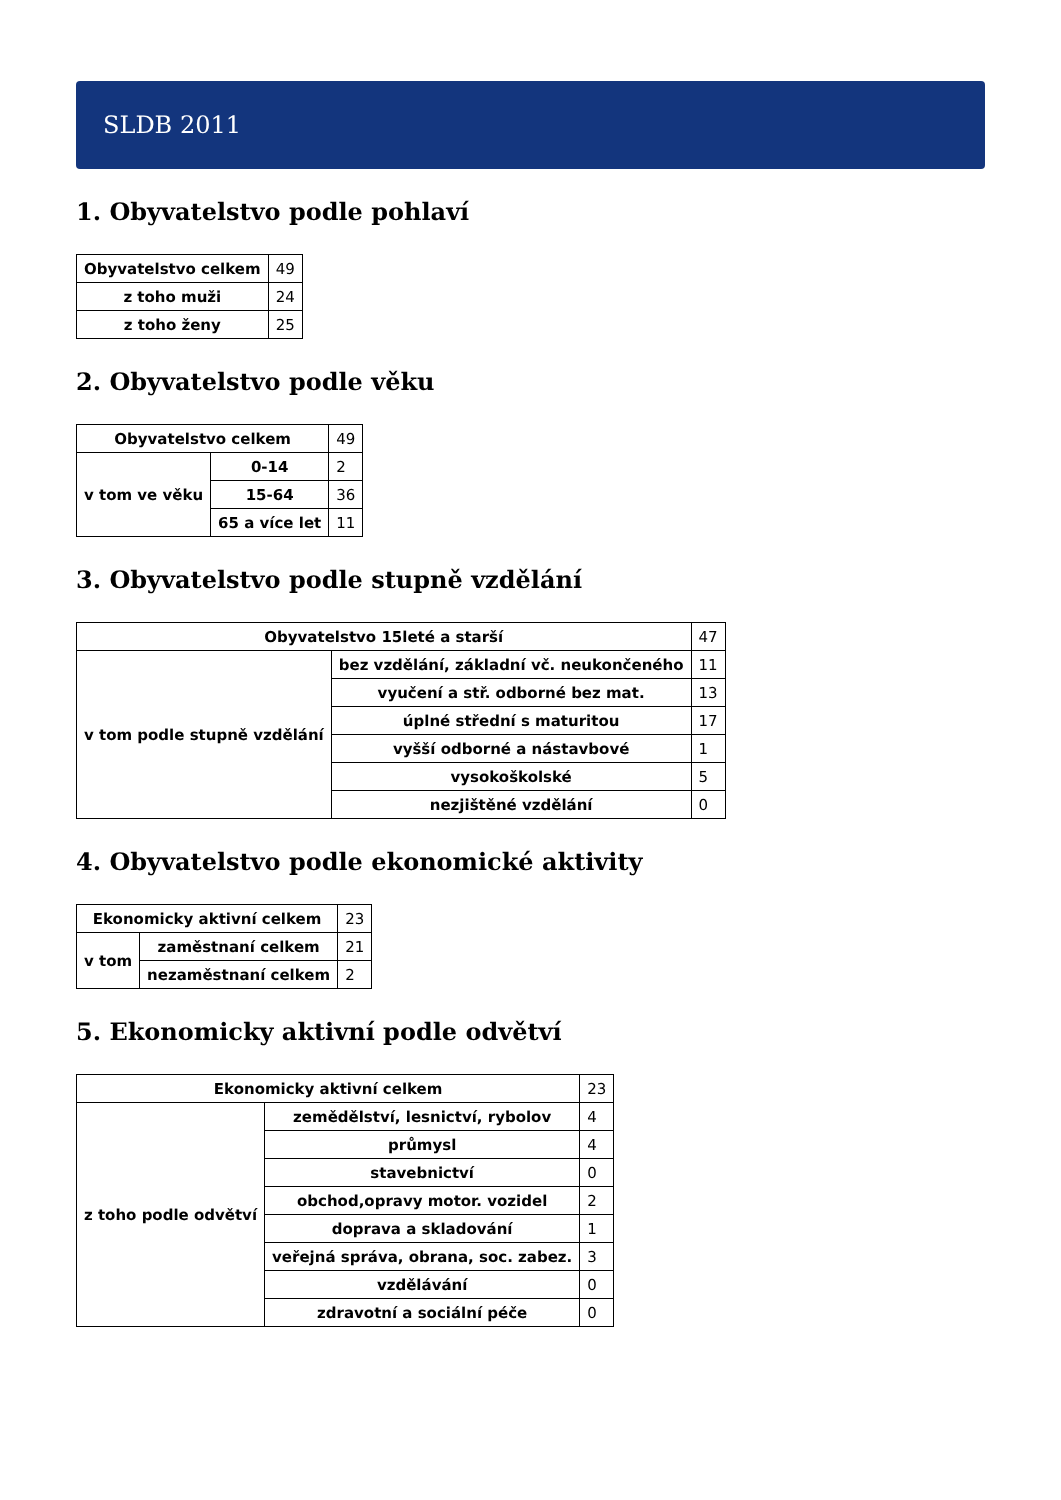SLDB 2011
1. Obyvatelstvo podle pohlaví
| Obyvatelstvo celkem | 49 |
| z toho muži | 24 |
| z toho ženy | 25 |
2. Obyvatelstvo podle věku
| Obyvatelstvo celkem | | 49 |
| v tom ve věku | 0-14 | 2 |
| | 15-64 | 36 |
| | 65 a více let | 11 |
3. Obyvatelstvo podle stupně vzdělání
| Obyvatelstvo 15leté a starší | | 47 |
| v tom podle stupně vzdělání | bez vzdělání, základní vč. neukončeného | 11 |
| | vyučení a stř. odborné bez mat. | 13 |
| | úplné střední s maturitou | 17 |
| | vyšší odborné a nástavbové | 1 |
| | vysokoškolské | 5 |
| | nezjištěné vzdělání | 0 |
4. Obyvatelstvo podle ekonomické aktivity
| Ekonomicky aktivní celkem | | 23 |
| v tom | zaměstnaní celkem | 21 |
| | nezaměstnaní celkem | 2 |
5. Ekonomicky aktivní podle odvětví
| Ekonomicky aktivní celkem | | 23 |
| z toho podle odvětví | zemědělství, lesnictví, rybolov | 4 |
| | průmysl | 4 |
| | stavebnictví | 0 |
| | obchod,opravy motor. vozidel | 2 |
| | doprava a skladování | 1 |
| | veřejná správa, obrana, soc. zabez. | 3 |
| | vzdělávání | 0 |
| | zdravotní a sociální péče | 0 |